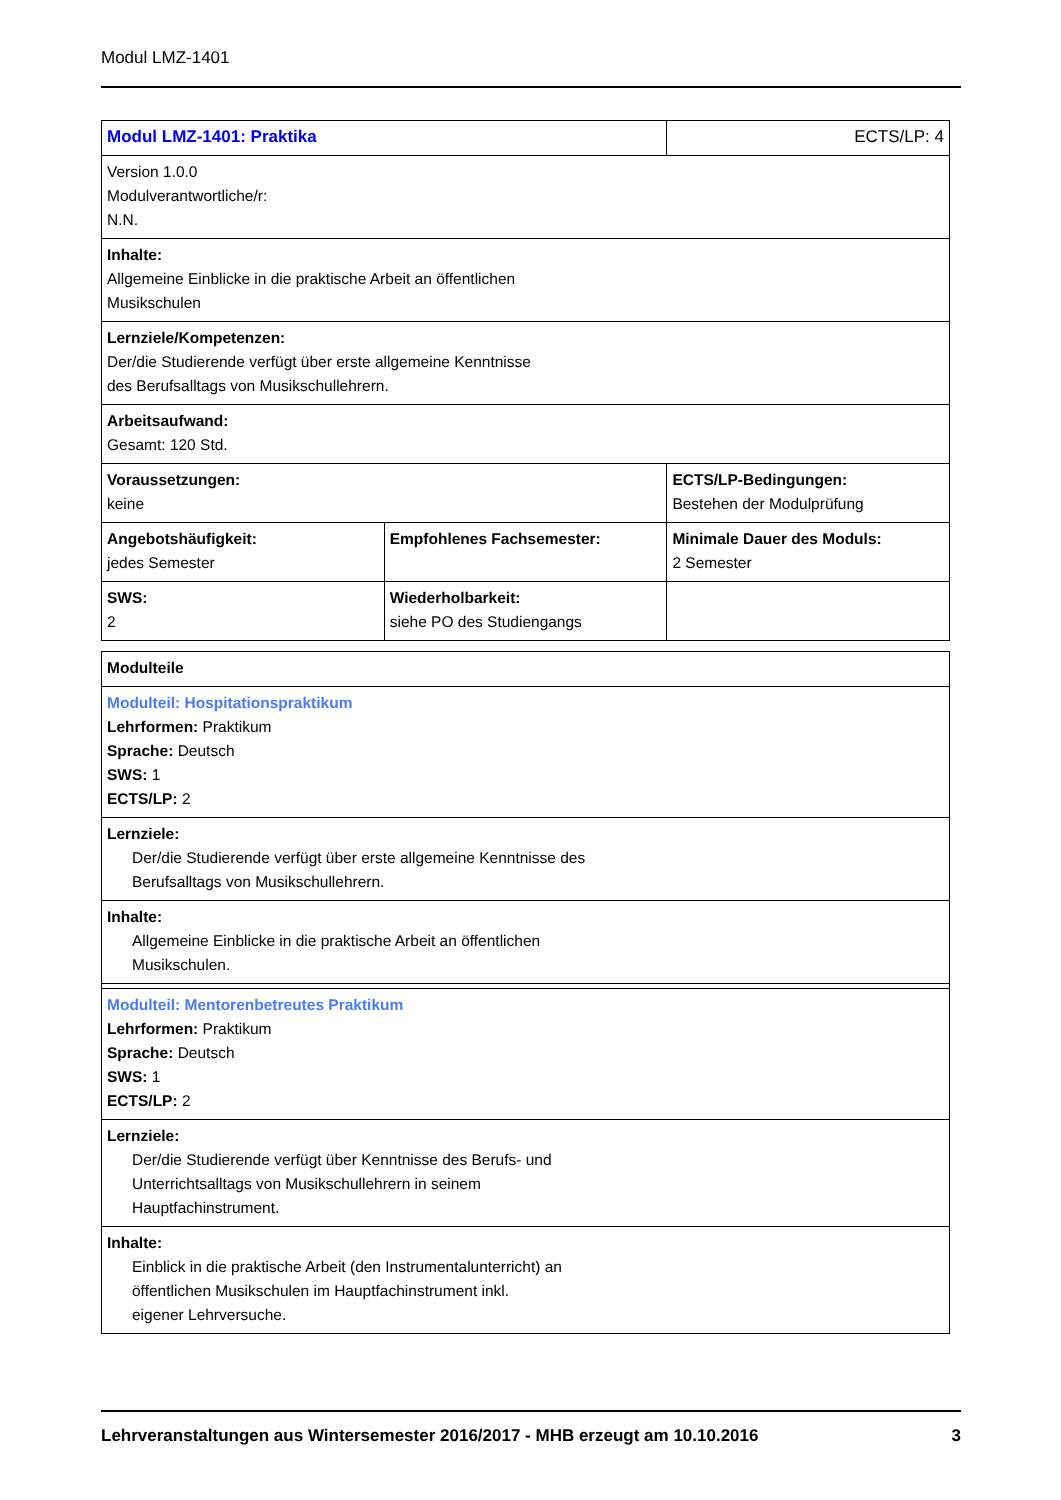Modul LMZ-1401
| Modul LMZ-1401: Praktika | | ECTS/LP: 4 |
| Version 1.0.0 Modulverantwortliche/r: N.N. | | |
| Inhalte: Allgemeine Einblicke in die praktische Arbeit an öffentlichen Musikschulen | | |
| Lernziele/Kompetenzen: Der/die Studierende verfügt über erste allgemeine Kenntnisse des Berufsalltags von Musikschullehrern. | | |
| Arbeitsaufwand: Gesamt: 120 Std. | | |
| Voraussetzungen: keine | | ECTS/LP-Bedingungen: Bestehen der Modulprüfung |
| Angebotshäufigkeit: jedes Semester | Empfohlenes Fachsemester: | Minimale Dauer des Moduls: 2 Semester |
| SWS: 2 | Wiederholbarkeit: siehe PO des Studiengangs | |
| Modulteile |
| Modulteil: Hospitationspraktikum Lehrformen: Praktikum Sprache: Deutsch SWS: 1 ECTS/LP: 2 |
| Lernziele: Der/die Studierende verfügt über erste allgemeine Kenntnisse des Berufsalltags von Musikschullehrern. |
| Inhalte: Allgemeine Einblicke in die praktische Arbeit an öffentlichen Musikschulen. |
| Modulteil: Mentorenbetreutes Praktikum Lehrformen: Praktikum Sprache: Deutsch SWS: 1 ECTS/LP: 2 |
| Lernziele: Der/die Studierende verfügt über Kenntnisse des Berufs- und Unterrichtsalltags von Musikschullehrern in seinem Hauptfachinstrument. |
| Inhalte: Einblick in die praktische Arbeit (den Instrumentalunterricht) an öffentlichen Musikschulen im Hauptfachinstrument inkl. eigener Lehrversuche. |
Lehrveranstaltungen aus Wintersemester 2016/2017 - MHB erzeugt am 10.10.2016 3